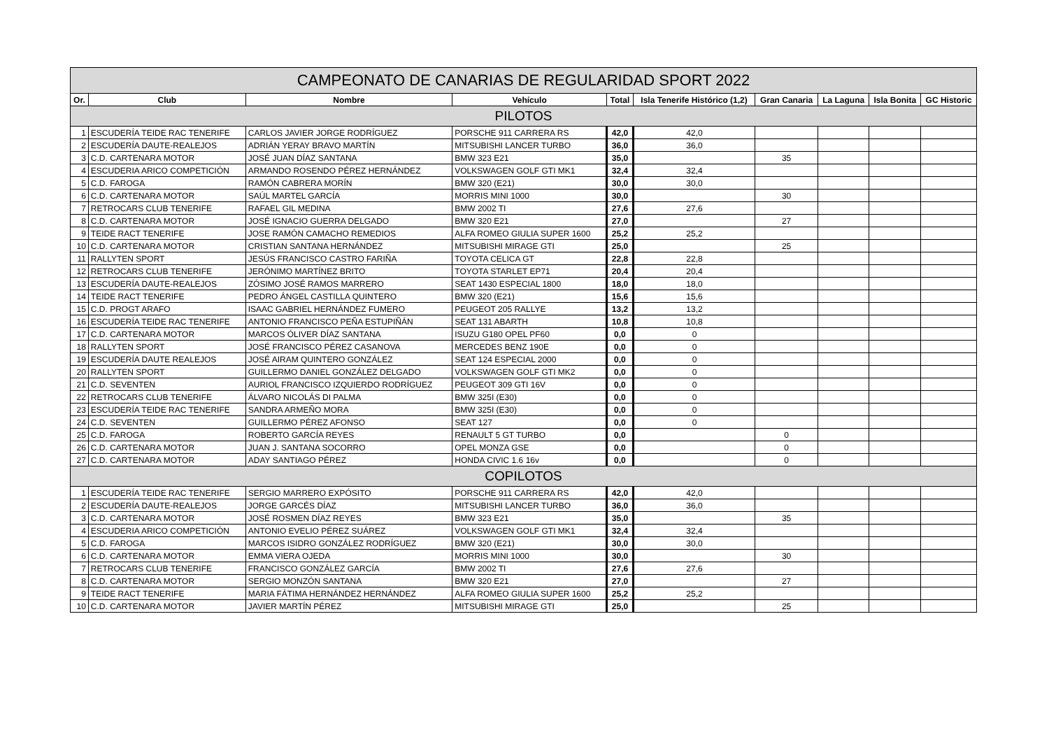| CAMPEONATO DE CANARIAS DE REGULARIDAD SPORT 2022 | | | | | | | | | |
| Or. | Club | Nombre | Vehículo | Total | Isla Tenerife Histórico (1,2) | Gran Canaria | La Laguna | Isla Bonita | GC Historic |
| PILOTOS | | | | | | | | | |
| 1 | ESCUDERÍA TEIDE RAC TENERIFE | CARLOS JAVIER JORGE RODRÍGUEZ | PORSCHE 911 CARRERA RS | 42,0 | 42,0 | | | | |
| 2 | ESCUDERÍA DAUTE-REALEJOS | ADRIÁN YERAY BRAVO MARTÍN | MITSUBISHI LANCER TURBO | 36,0 | 36,0 | | | | |
| 3 | C.D. CARTENARA MOTOR | JOSÉ JUAN DÍAZ SANTANA | BMW 323 E21 | 35,0 | | 35 | | | |
| 4 | ESCUDERIA ARICO COMPETICIÓN | ARMANDO ROSENDO PÉREZ HERNÁNDEZ | VOLKSWAGEN GOLF GTI MK1 | 32,4 | 32,4 | | | | |
| 5 | C.D. FAROGA | RAMÓN CABRERA MORÍN | BMW 320 (E21) | 30,0 | 30,0 | | | | |
| 6 | C.D. CARTENARA MOTOR | SAÚL MARTEL GARCÍA | MORRIS MINI 1000 | 30,0 | | 30 | | | |
| 7 | RETROCARS CLUB TENERIFE | RAFAEL GIL MEDINA | BMW 2002 TI | 27,6 | 27,6 | | | | |
| 8 | C.D. CARTENARA MOTOR | JOSÉ IGNACIO GUERRA DELGADO | BMW 320 E21 | 27,0 | | 27 | | | |
| 9 | TEIDE RACT TENERIFE | JOSE RAMÓN CAMACHO REMEDIOS | ALFA ROMEO GIULIA SUPER 1600 | 25,2 | 25,2 | | | | |
| 10 | C.D. CARTENARA MOTOR | CRISTIAN SANTANA HERNÁNDEZ | MITSUBISHI MIRAGE GTI | 25,0 | | 25 | | | |
| 11 | RALLYTEN SPORT | JESÚS FRANCISCO CASTRO FARIÑA | TOYOTA CELICA GT | 22,8 | 22,8 | | | | |
| 12 | RETROCARS CLUB TENERIFE | JERÓNIMO MARTÍNEZ BRITO | TOYOTA STARLET EP71 | 20,4 | 20,4 | | | | |
| 13 | ESCUDERÍA DAUTE-REALEJOS | ZÓSIMO JOSÉ RAMOS MARRERO | SEAT 1430 ESPECIAL 1800 | 18,0 | 18,0 | | | | |
| 14 | TEIDE RACT TENERIFE | PEDRO ÁNGEL CASTILLA QUINTERO | BMW 320 (E21) | 15,6 | 15,6 | | | | |
| 15 | C.D. PROGT ARAFO | ISAAC GABRIEL HERNÁNDEZ FUMERO | PEUGEOT 205 RALLYE | 13,2 | 13,2 | | | | |
| 16 | ESCUDERÍA TEIDE RAC TENERIFE | ANTONIO FRANCISCO PEÑA ESTUPIÑÁN | SEAT 131 ABARTH | 10,8 | 10,8 | | | | |
| 17 | C.D. CARTENARA MOTOR | MARCOS ÓLIVER DÍAZ SANTANA | ISUZU G180 OPEL PF60 | 0,0 | 0 | | | | |
| 18 | RALLYTEN SPORT | JOSÉ FRANCISCO PÉREZ CASANOVA | MERCEDES BENZ 190E | 0,0 | 0 | | | | |
| 19 | ESCUDERÍA DAUTE REALEJOS | JOSÉ AIRAM QUINTERO GONZÁLEZ | SEAT 124 ESPECIAL 2000 | 0,0 | 0 | | | | |
| 20 | RALLYTEN SPORT | GUILLERMO DANIEL GONZÁLEZ DELGADO | VOLKSWAGEN GOLF GTI MK2 | 0,0 | 0 | | | | |
| 21 | C.D. SEVENTEN | AURIOL FRANCISCO IZQUIERDO RODRÍGUEZ | PEUGEOT 309 GTI 16V | 0,0 | 0 | | | | |
| 22 | RETROCARS CLUB TENERIFE | ÁLVARO NICOLÁS DI PALMA | BMW 325I (E30) | 0,0 | 0 | | | | |
| 23 | ESCUDERÍA TEIDE RAC TENERIFE | SANDRA ARMEÑO MORA | BMW 325I (E30) | 0,0 | 0 | | | | |
| 24 | C.D. SEVENTEN | GUILLERMO PÉREZ AFONSO | SEAT 127 | 0,0 | 0 | | | | |
| 25 | C.D. FAROGA | ROBERTO GARCÍA REYES | RENAULT 5 GT TURBO | 0,0 | | 0 | | | |
| 26 | C.D. CARTENARA MOTOR | JUAN J. SANTANA SOCORRO | OPEL MONZA GSE | 0,0 | | 0 | | | |
| 27 | C.D. CARTENARA MOTOR | ADAY SANTIAGO PÉREZ | HONDA CIVIC 1.6 16v | 0,0 | | 0 | | | |
| COPILOTOS | | | | | | | | | |
| 1 | ESCUDERÍA TEIDE RAC TENERIFE | SERGIO MARRERO EXPÓSITO | PORSCHE 911 CARRERA RS | 42,0 | 42,0 | | | | |
| 2 | ESCUDERÍA DAUTE-REALEJOS | JORGE GARCÉS DÍAZ | MITSUBISHI LANCER TURBO | 36,0 | 36,0 | | | | |
| 3 | C.D. CARTENARA MOTOR | JOSÉ ROSMEN DÍAZ REYES | BMW 323 E21 | 35,0 | | 35 | | | |
| 4 | ESCUDERIA ARICO COMPETICIÓN | ANTONIO EVELIO PÉREZ SUÁREZ | VOLKSWAGEN GOLF GTI MK1 | 32,4 | 32,4 | | | | |
| 5 | C.D. FAROGA | MARCOS ISIDRO GONZÁLEZ RODRÍGUEZ | BMW 320 (E21) | 30,0 | 30,0 | | | | |
| 6 | C.D. CARTENARA MOTOR | EMMA VIERA OJEDA | MORRIS MINI 1000 | 30,0 | | 30 | | | |
| 7 | RETROCARS CLUB TENERIFE | FRANCISCO GONZÁLEZ GARCÍA | BMW 2002 TI | 27,6 | 27,6 | | | | |
| 8 | C.D. CARTENARA MOTOR | SERGIO MONZÓN SANTANA | BMW 320 E21 | 27,0 | | 27 | | | |
| 9 | TEIDE RACT TENERIFE | MARIA FÁTIMA HERNÁNDEZ HERNÁNDEZ | ALFA ROMEO GIULIA SUPER 1600 | 25,2 | 25,2 | | | | |
| 10 | C.D. CARTENARA MOTOR | JAVIER MARTÍN PÉREZ | MITSUBISHI MIRAGE GTI | 25,0 | | 25 | | | |